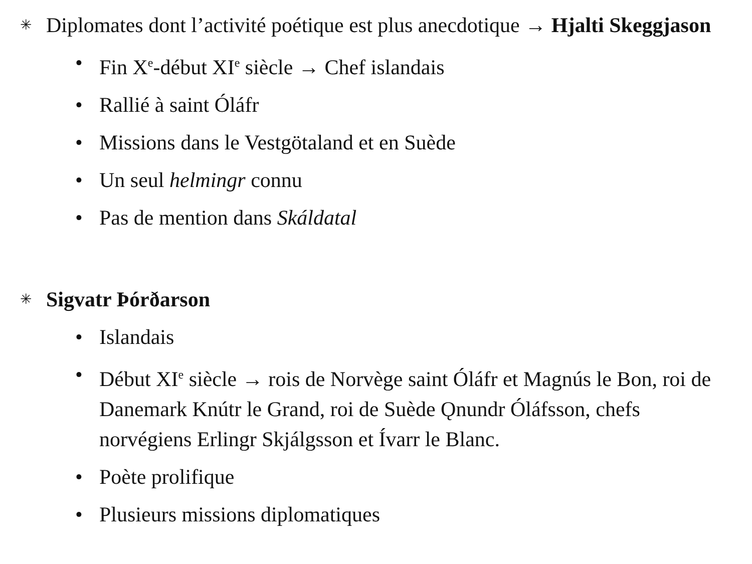✳ Diplomates dont l’activité poétique est plus anecdotique → Hjalti Skeggjason
• Fin X<sup>e</sup>-début XI<sup>e</sup> siècle → Chef islandais
• Rallié à saint Óláfr
• Missions dans le Vestgötaland et en Suède
• Un seul helmingr connu
• Pas de mention dans Skáldatal
✳ Sigvatr Þórðarson
• Islandais
• Début XI<sup>e</sup> siècle → rois de Norvège saint Óláfr et Magnús le Bon, roi de Danemark Knútr le Grand, roi de Suède Ǫnundr Óláfsson, chefs norvégiens Erlingr Skjálgsson et Ívarr le Blanc.
• Poète prolifique
• Plusieurs missions diplomatiques